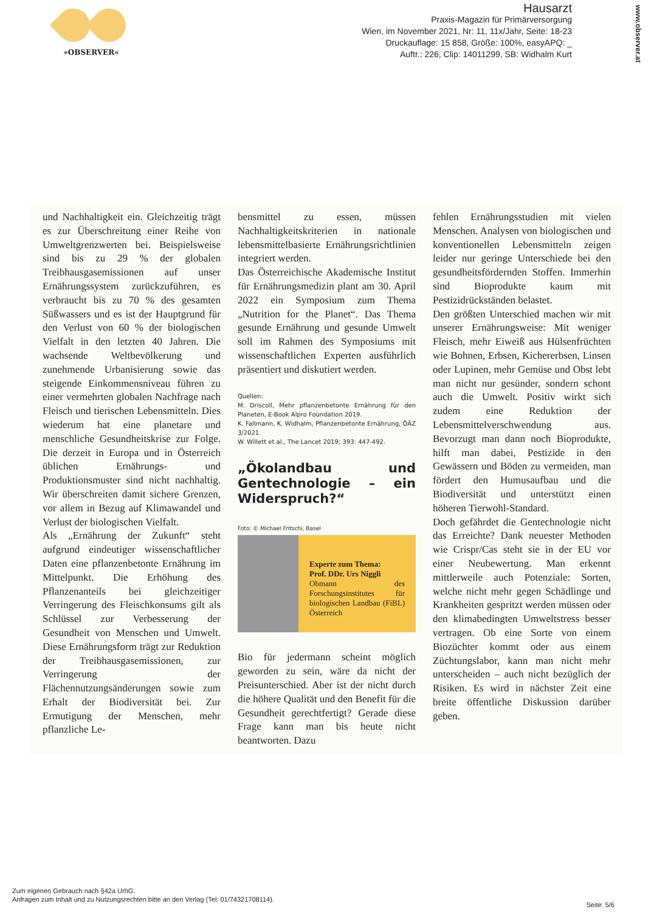»OBSERVER«
Hausarzt
Praxis-Magazin für Primärversorgung
Wien, im November 2021, Nr: 11, 11x/Jahr, Seite: 18-23
Druckauflage: 15 858, Größe: 100%, easyAPQ: _
Auftr.: 226, Clip: 14011299, SB: Widhalm Kurt
www.observer.at
und Nachhaltigkeit ein. Gleichzeitig trägt es zur Überschreitung einer Reihe von Umweltgrenzwerten bei. Beispielsweise sind bis zu 29 % der globalen Treibhausgasemissionen auf unser Ernährungssystem zurückzuführen, es verbraucht bis zu 70 % des gesamten Süßwassers und es ist der Hauptgrund für den Verlust von 60 % der biologischen Vielfalt in den letzten 40 Jahren. Die wachsende Weltbevölkerung und zunehmende Urbanisierung sowie das steigende Einkommensniveau führen zu einer vermehrten globalen Nachfrage nach Fleisch und tierischen Lebensmitteln. Dies wiederum hat eine planetare und menschliche Gesundheitskrise zur Folge. Die derzeit in Europa und in Österreich üblichen Ernährungs- und Produktionsmuster sind nicht nachhaltig. Wir überschreiten damit sichere Grenzen, vor allem in Bezug auf Klimawandel und Verlust der biologischen Vielfalt.
Als „Ernährung der Zukunft“ steht aufgrund eindeutiger wissenschaftlicher Daten eine pflanzenbetonte Ernährung im Mittelpunkt. Die Erhöhung des Pflanzenanteils bei gleichzeitiger Verringerung des Fleischkonsums gilt als Schlüssel zur Verbesserung der Gesundheit von Menschen und Umwelt. Diese Ernährungsform trägt zur Reduktion der Treibhausgasemissionen, zur Verringerung der Flächennutzungsänderungen sowie zum Erhalt der Biodiversität bei. Zur Ermutigung der Menschen, mehr pflanzliche Le-
bensmittel zu essen, müssen Nachhaltigkeitskriterien in nationale lebensmittelbasierte Ernährungsrichtlinien integriert werden.
Das Österreichische Akademische Institut für Ernährungsmedizin plant am 30. April 2022 ein Symposium zum Thema „Nutrition for the Planet“. Das Thema gesunde Ernährung und gesunde Umwelt soll im Rahmen des Symposiums mit wissenschaftlichen Experten ausführlich präsentiert und diskutiert werden.
Quellen:
M. Driscoll, Mehr pflanzenbetonte Ernährung für den Planeten, E-Book Alpro Foundation 2019.
K. Fallmann, K. Widhalm, Pflanzenbetonte Ernährung, ÖÄZ 3/2021.
W. Willett et al., The Lancet 2019; 393: 447-492.
„Ökolandbau und Gentechnologie – ein Widerspruch?“
Foto: © Michael Fritschi, Basel
Experte zum Thema:
Prof. DDr. Urs Niggli
Obmann des Forschungsinstitutes für biologischen Landbau (FiBL) Österreich
Bio für jedermann scheint möglich geworden zu sein, wäre da nicht der Preisunterschied. Aber ist der nicht durch die höhere Qualität und den Benefit für die Gesundheit gerechtfertigt? Gerade diese Frage kann man bis heute nicht beantworten. Dazu
fehlen Ernährungsstudien mit vielen Menschen. Analysen von biologischen und konventionellen Lebensmitteln zeigen leider nur geringe Unterschiede bei den gesundheitsfördernden Stoffen. Immerhin sind Bioprodukte kaum mit Pestizidrückständen belastet.
Den größten Unterschied machen wir mit unserer Ernährungsweise: Mit weniger Fleisch, mehr Eiweiß aus Hülsenfrüchten wie Bohnen, Erbsen, Kichererbsen, Linsen oder Lupinen, mehr Gemüse und Obst lebt man nicht nur gesünder, sondern schont auch die Umwelt. Positiv wirkt sich zudem eine Reduktion der Lebensmittelverschwendung aus. Bevorzugt man dann noch Bioprodukte, hilft man dabei, Pestizide in den Gewässern und Böden zu vermeiden, man fördert den Humusaufbau und die Biodiversität und unterstützt einen höheren Tierwohl-Standard.
Doch gefährdet die Gentechnologie nicht das Erreichte? Dank neuester Methoden wie Crispr/Cas steht sie in der EU vor einer Neubewertung. Man erkennt mittlerweile auch Potenziale: Sorten, welche nicht mehr gegen Schädlinge und Krankheiten gespritzt werden müssen oder den klimabedingten Umweltstress besser vertragen. Ob eine Sorte von einem Biozüchter kommt oder aus einem Züchtungslabor, kann man nicht mehr unterscheiden – auch nicht bezüglich der Risiken. Es wird in nächster Zeit eine breite öffentliche Diskussion darüber geben.
Zum eigenen Gebrauch nach §42a UrhG.
Anfragen zum Inhalt und zu Nutzungsrechten bitte an den Verlag (Tel: 01/74321708114).
Seite: 5/6